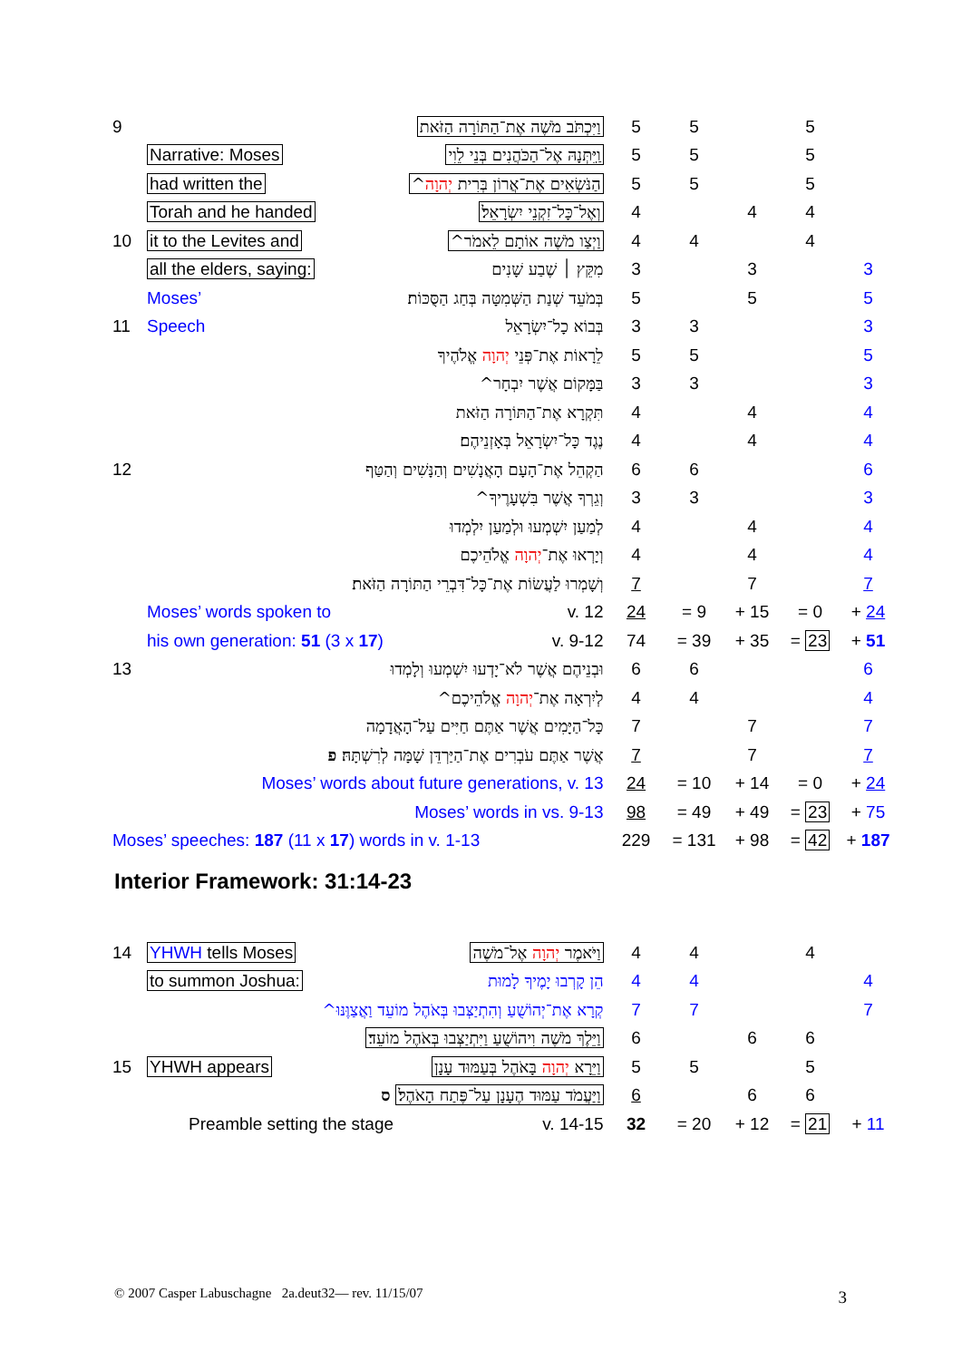| 9 | | וַיִּכְתֹּב מֹשֶׁה אֶת־הַתּוֹרָה הַזֹּאת | 5 | 5 | | 5 | |
| | Narrative: Moses | וַֽיִּתְּנָהּ אֶל־הַכֹּהֲנִים בְּנֵי לֵוִי | 5 | 5 | | 5 | |
| | had written the | הַנֹּשְׂאִים אֶת־אֲרוֹן בְּרִית יְהוָה ^ | 5 | 5 | | 5 | |
| | Torah and he handed | וְאֶל־כָּל־זִקְנֵי יִשְׂרָאֵל׃ | 4 | | 4 | 4 | |
| 10 | it to the Levites and | וַיְצַו מֹשֶׁה אוֹתָם לֵאמֹר^ | 4 | 4 | | 4 | |
| | all the elders, saying: | מִקֵּץ ׀ שֶׁבַע שָׁנִים | 3 | | 3 | | 3 |
| | Moses’ | בְּמֹעֵד שְׁנַת הַשְּׁמִטָּה בְּחַג הַסֻּכּוֹת׃ | 5 | | 5 | | 5 |
| 11 | Speech | בְּבוֹא כָל־יִשְׂרָאֵל | 3 | 3 | | | 3 |
| | | לֵרָאוֹת אֶת־פְּנֵי יְהוָה אֱלֹהֶיךָ | 5 | 5 | | | 5 |
| | | בַּמָּקוֹם אֲשֶׁר יִבְחָר^ | 3 | 3 | | | 3 |
| | | תִּקְרָא אֶת־הַתּוֹרָה הַזֹּאת | 4 | | 4 | | 4 |
| | | נֶגֶד כָּל־יִשְׂרָאֵל בְּאָזְנֵיהֶם׃ | 4 | | 4 | | 4 |
| 12 | | הַקְהֵל אֶת־הָעָם הָאֲנָשִׁים וְהַנָּשִׁים וְהַטַּף | 6 | 6 | | | 6 |
| | | וְגֵרְךָ אֲשֶׁר בִּשְׁעָרֶיךָ^ | 3 | 3 | | | 3 |
| | | לְמַעַן יִשְׁמְעוּ וּלְמַעַן יִלְמְדוּ | 4 | | 4 | | 4 |
| | | וְיָרְאוּ אֶת־ יְהוָה אֱלֹהֵיכֶם | 4 | | 4 | | 4 |
| | | וְשָׁמְרוּ לַעֲשׂוֹת אֶת־כָּל־דִּבְרֵי הַתּוֹרָה הַזֹּאת׃ | 7 | | 7 | | 7 |
| | Moses’ words spoken to v. 12 | | 24 | = 9 | + 15 | = 0 | + 24 |
| | his own generation: 51 (3 x 17 ) v. 9-12 | | 74 | = 39 | + 35 | = 23 | + 51 |
| 13 | | וּבְנֵיהֶם אֲשֶׁר לֹא־יָדְעוּ יִשְׁמְעוּ וְלָמְדוּ | 6 | 6 | | | 6 |
| | | לְיִרְאָה אֶת־ יְהוָה אֱלֹהֵיכֶם^ | 4 | 4 | | | 4 |
| | | כָּל־הַיָּמִים אֲשֶׁר אַתֶּם חַיִּים עַל־הָאֲדָמָה | 7 | | 7 | | 7 |
| | | אֲשֶׁר אַתֶּם עֹבְרִים אֶת־הַיַּרְדֵּן שָׁמָּה לְרִשְׁתָּהּ׃ פ | 7 | | 7 | | 7 |
| | Moses’ words about future generations, v. 13 | | 24 | = 10 | + 14 | = 0 | + 24 |
| | Moses’ words in vs. 9-13 | | 98 | = 49 | + 49 | = 23 | + 75 |
| Moses’ speeches: 187 (11 x 17 ) words in v. 1-13 | | | 229 | = 131 | + 98 | = 42 | + 187 |
| 14 | YHWH tells Moses | וַיֹּאמֶר יְהוָה אֶל־מֹשֶׁה | 4 | 4 | | 4 | |
| | to summon Joshua: | הֵן קָרְבוּ יָמֶיךָ לָמוּת | 4 | 4 | | | 4 |
| | | קְרָא אֶת־יְהוֹשֻׁעַ וְהִתְיַצְּבוּ בְּאֹהֶל מוֹעֵד וַאֲצַוֶּנּוּ^ | 7 | 7 | | | 7 |
| | | וַיֵּלֶךְ מֹשֶׁה וִיהוֹשֻׁעַ וַיִּתְיַצְּבוּ בְּאֹהֶל מוֹעֵד׃ | 6 | | 6 | 6 | |
| 15 | YHWH appears | וַיֵּרָא יְהוָה בָּאֹהֶל בְּעַמּוּד עָנָן | 5 | 5 | | 5 | |
| | | וַיַּעֲמֹד עַמּוּד הֶעָנָן עַל־פֶּתַח הָאֹהֶל׃ ס | 6 | | 6 | 6 | |
| | Preamble setting the stage v. 14-15 | | 32 | = 20 | + 12 | = 21 | + 11 |
Interior Framework: 31:14-23
© 2007 Casper Labuschagne 2a.deut32— rev. 11/15/07
3